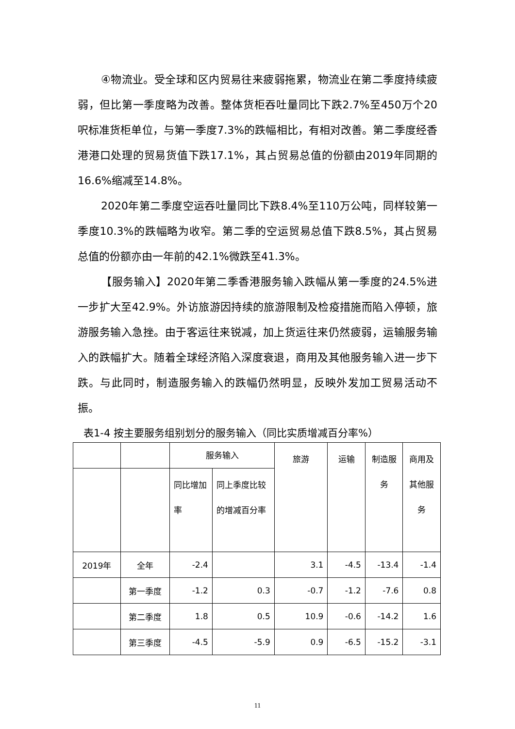④物流业。受全球和区内贸易往来疲弱拖累，物流业在第二季度持续疲弱，但比第一季度略为改善。整体货柜吞吐量同比下跌2.7%至450万个20呎标准货柜单位，与第一季度7.3%的跌幅相比，有相对改善。第二季度经香港港口处理的贸易货值下跌17.1%，其占贸易总值的份额由2019年同期的16.6%缩减至14.8%。
2020年第二季度空运吞吐量同比下跌8.4%至110万公吨，同样较第一季度10.3%的跌幅略为收窄。第二季的空运贸易总值下跌8.5%，其占贸易总值的份额亦由一年前的42.1%微跌至41.3%。
【服务输入】2020年第二季香港服务输入跌幅从第一季度的24.5%进一步扩大至42.9%。外访旅游因持续的旅游限制及检疫措施而陷入停顿，旅游服务输入急挫。由于客运往来锐减，加上货运往来仍然疲弱，运输服务输入的跌幅扩大。随着全球经济陷入深度衰退，商用及其他服务输入进一步下跌。与此同时，制造服务输入的跌幅仍然明显，反映外发加工贸易活动不振。
表1-4 按主要服务组别划分的服务输入（同比实质增减百分率%）
| | | 服务输入 | | 旅游 | 运输 | 制造服务 | 商用及其他服务 |
| --- | --- | --- | --- | --- | --- | --- | --- |
| | | 同比增加率 | 同上季度比较的增减百分率 | | | | |
| 2019年 | 全年 | -2.4 | | 3.1 | -4.5 | -13.4 | -1.4 |
| | 第一季度 | -1.2 | 0.3 | -0.7 | -1.2 | -7.6 | 0.8 |
| | 第二季度 | 1.8 | 0.5 | 10.9 | -0.6 | -14.2 | 1.6 |
| | 第三季度 | -4.5 | -5.9 | 0.9 | -6.5 | -15.2 | -3.1 |
11